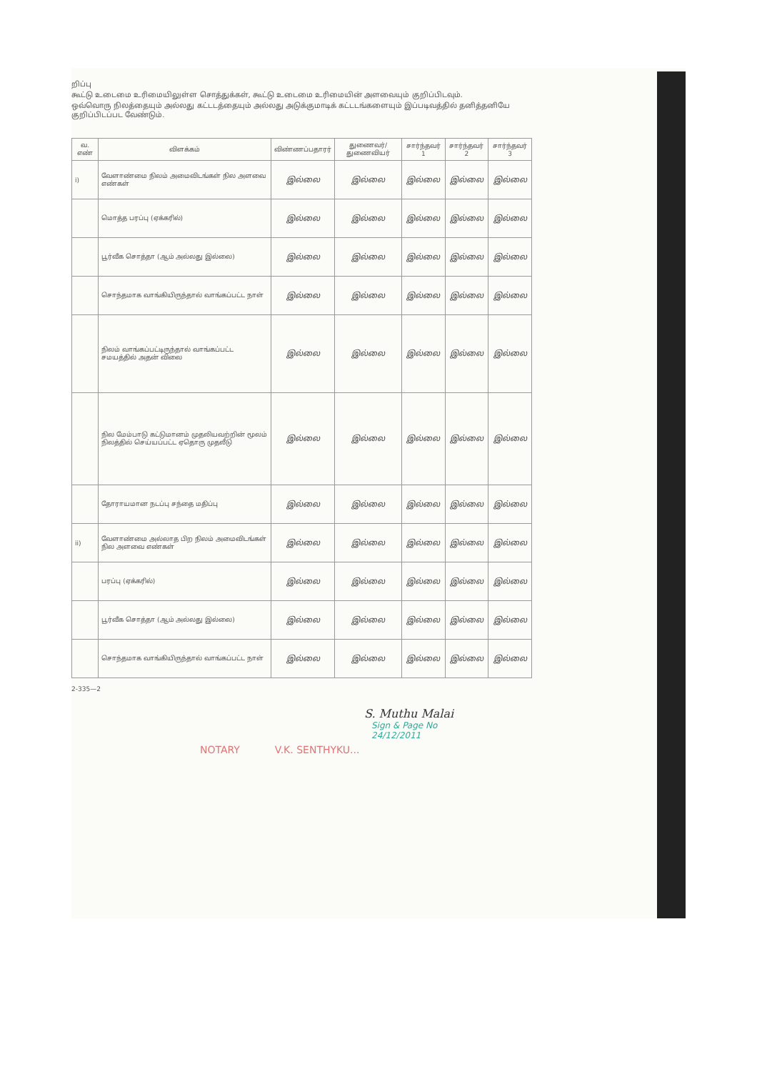றிப்பு
கூட்டு உடைமை உரிமையிலுள்ள சொத்துக்கள், கூட்டு உடைமை உரிமையின் அளவையும் குறிப்பிடவும்.
ஒவ்வொரு நிலத்தையும் அல்லது கட்டடத்தையும் அல்லது அடுக்குமாடிக் கட்டடங்களையும் இப்படிவத்தில் தனித்தனியே குறிப்பிடப்பட வேண்டும்.
| வ. எண் | விளக்கம் | விண்ணப்பதாரர் | துணைவர்/ துணைவியர் | சார்ந்தவர் 1 | சார்ந்தவர் 2 | சார்ந்தவர் 3 |
| --- | --- | --- | --- | --- | --- | --- |
| i) | வேளாண்மை நிலம் அமைவிடங்கள் நில அளவை எண்கள் | இல்லை | இல்லை | இல்லை | இல்லை | இல்லை |
| | மொத்த பரப்பு (ஏக்கரில்) | இல்லை | இல்லை | இல்லை | இல்லை | இல்லை |
| | பூர்வீக சொத்தா (ஆம் அல்லது இல்லை) | இல்லை | இல்லை | இல்லை | இல்லை | இல்லை |
| | சொந்தமாக வாங்கியிருந்தால் வாங்கப்பட்ட நாள் | இல்லை | இல்லை | இல்லை | இல்லை | இல்லை |
| | நிலம் வாங்கப்பட்டிருந்தால் வாங்கப்பட்ட சமயத்தில் அதன் விலை | இல்லை | இல்லை | இல்லை | இல்லை | இல்லை |
| | நில மேம்பாடு கட்டுமானம் முதலியவற்றின் மூலம் நிலத்தில் செய்யப்பட்ட ஏதொரு முதலீடு | இல்லை | இல்லை | இல்லை | இல்லை | இல்லை |
| | தோராயமான நடப்பு சந்தை மதிப்பு | இல்லை | இல்லை | இல்லை | இல்லை | இல்லை |
| ii) | வேளாண்மை அல்லாத பிற நிலம் அமைவிடங்கள் நில அளவை எண்கள் | இல்லை | இல்லை | இல்லை | இல்லை | இல்லை |
| | பரப்பு (ஏக்கரில்) | இல்லை | இல்லை | இல்லை | இல்லை | இல்லை |
| | பூர்வீக சொத்தா (ஆம் அல்லது இல்லை) | இல்லை | இல்லை | இல்லை | இல்லை | இல்லை |
| | சொந்தமாக வாங்கியிருந்தால் வாங்கப்பட்ட நாள் | இல்லை | இல்லை | இல்லை | இல்லை | இல்லை |
2-335—2
S. Muthu Malai
Sign & Page No
24/12/2011
NOTARY V.K. SENTHYKU...